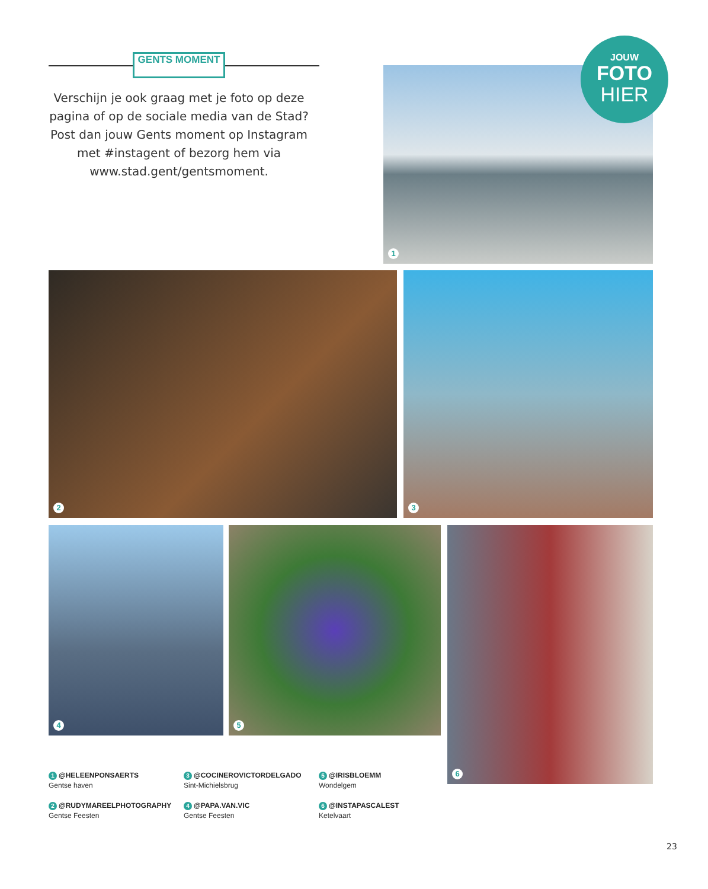GENTS MOMENT
Verschijn je ook graag met je foto op deze pagina of op de sociale media van de Stad? Post dan jouw Gents moment op Instagram met #instagent of bezorg hem via www.stad.gent/gentsmoment.
1
JOUW
FOTO
HIER
2 3
4 5 6
1 @HELEENPONSAERTS
Gentse haven
2 @RUDYMAREELPHOTOGRAPHY
Gentse Feesten
3 @COCINEROVICTORDELGADO
Sint-Michielsbrug
4 @PAPA.VAN.VIC
Gentse Feesten
5 @IRISBLOEMM
Wondelgem
6 @INSTAPASCALEST
Ketelvaart
23